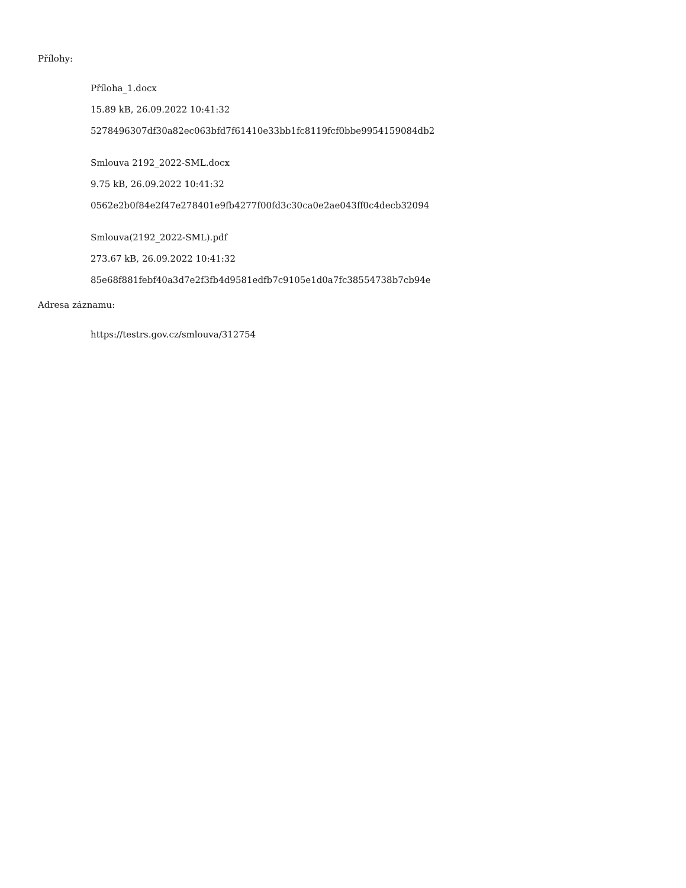Přílohy:
Příloha_1.docx
15.89 kB, 26.09.2022 10:41:32
5278496307df30a82ec063bfd7f61410e33bb1fc8119fcf0bbe9954159084db2
Smlouva 2192_2022-SML.docx
9.75 kB, 26.09.2022 10:41:32
0562e2b0f84e2f47e278401e9fb4277f00fd3c30ca0e2ae043ff0c4decb32094
Smlouva(2192_2022-SML).pdf
273.67 kB, 26.09.2022 10:41:32
85e68f881febf40a3d7e2f3fb4d9581edfb7c9105e1d0a7fc38554738b7cb94e
Adresa záznamu:
https://testrs.gov.cz/smlouva/312754